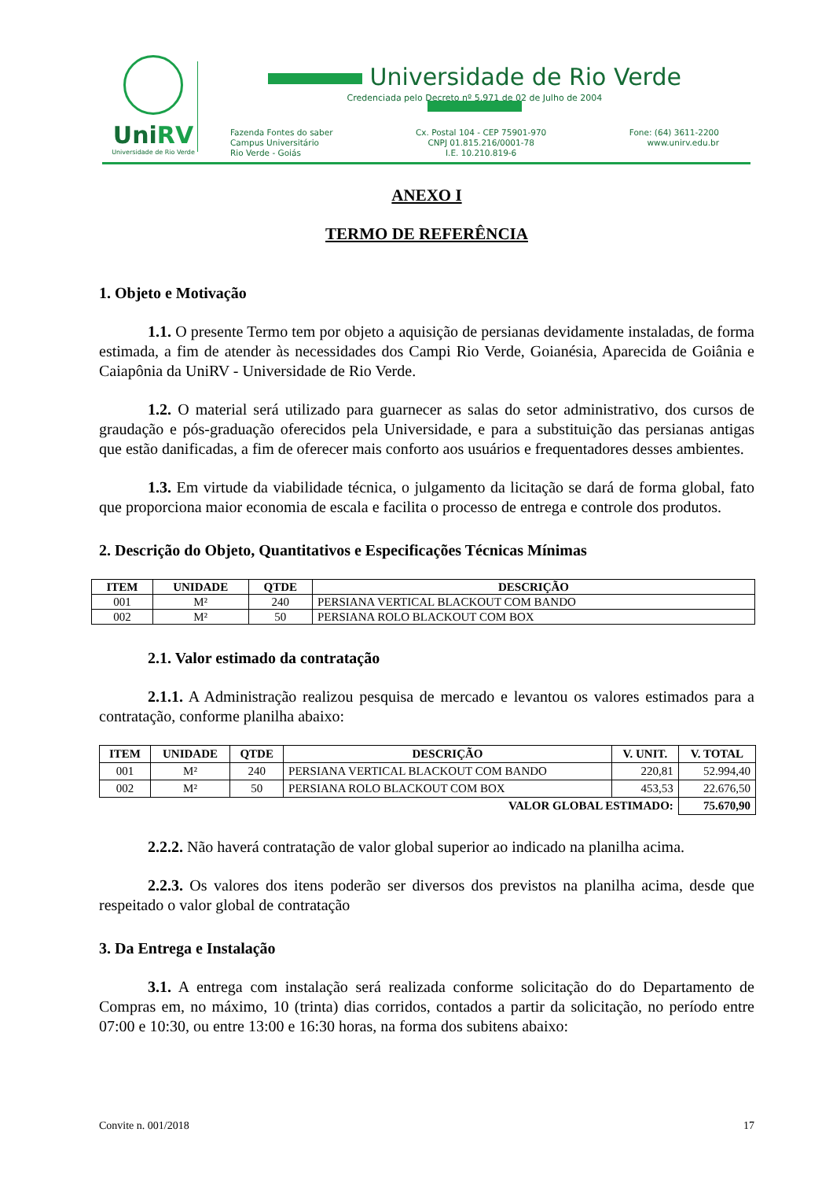UniRV
Universidade de Rio Verde
Universidade de Rio Verde
Credenciada pelo Decreto nº 5.971 de 02 de Julho de 2004
Fazenda Fontes do saber
Campus Universitário
Rio Verde - Goiás
Cx. Postal 104 - CEP 75901-970
CNPJ 01.815.216/0001-78
I.E. 10.210.819-6
Fone: (64) 3611-2200
www.unirv.edu.br
ANEXO I
TERMO DE REFERÊNCIA
1. Objeto e Motivação
1.1. O presente Termo tem por objeto a aquisição de persianas devidamente instaladas, de forma estimada, a fim de atender às necessidades dos Campi Rio Verde, Goianésia, Aparecida de Goiânia e Caiapônia da UniRV - Universidade de Rio Verde.
1.2. O material será utilizado para guarnecer as salas do setor administrativo, dos cursos de graudação e pós-graduação oferecidos pela Universidade, e para a substituição das persianas antigas que estão danificadas, a fim de oferecer mais conforto aos usuários e frequentadores desses ambientes.
1.3. Em virtude da viabilidade técnica, o julgamento da licitação se dará de forma global, fato que proporciona maior economia de escala e facilita o processo de entrega e controle dos produtos.
2. Descrição do Objeto, Quantitativos e Especificações Técnicas Mínimas
| ITEM | UNIDADE | QTDE | DESCRIÇÃO |
| --- | --- | --- | --- |
| 001 | M² | 240 | PERSIANA VERTICAL BLACKOUT COM BANDO |
| 002 | M² | 50 | PERSIANA ROLO BLACKOUT COM BOX |
2.1. Valor estimado da contratação
2.1.1. A Administração realizou pesquisa de mercado e levantou os valores estimados para a contratação, conforme planilha abaixo:
| ITEM | UNIDADE | QTDE | DESCRIÇÃO | V. UNIT. | V. TOTAL |
| --- | --- | --- | --- | --- | --- |
| 001 | M² | 240 | PERSIANA VERTICAL BLACKOUT COM BANDO | 220,81 | 52.994,40 |
| 002 | M² | 50 | PERSIANA ROLO BLACKOUT COM BOX | 453,53 | 22.676,50 |
| VALOR GLOBAL ESTIMADO: | | | | | 75.670,90 |
2.2.2. Não haverá contratação de valor global superior ao indicado na planilha acima.
2.2.3. Os valores dos itens poderão ser diversos dos previstos na planilha acima, desde que respeitado o valor global de contratação
3. Da Entrega e Instalação
3.1. A entrega com instalação será realizada conforme solicitação do do Departamento de Compras em, no máximo, 10 (trinta) dias corridos, contados a partir da solicitação, no período entre 07:00 e 10:30, ou entre 13:00 e 16:30 horas, na forma dos subitens abaixo:
Convite n. 001/2018 17